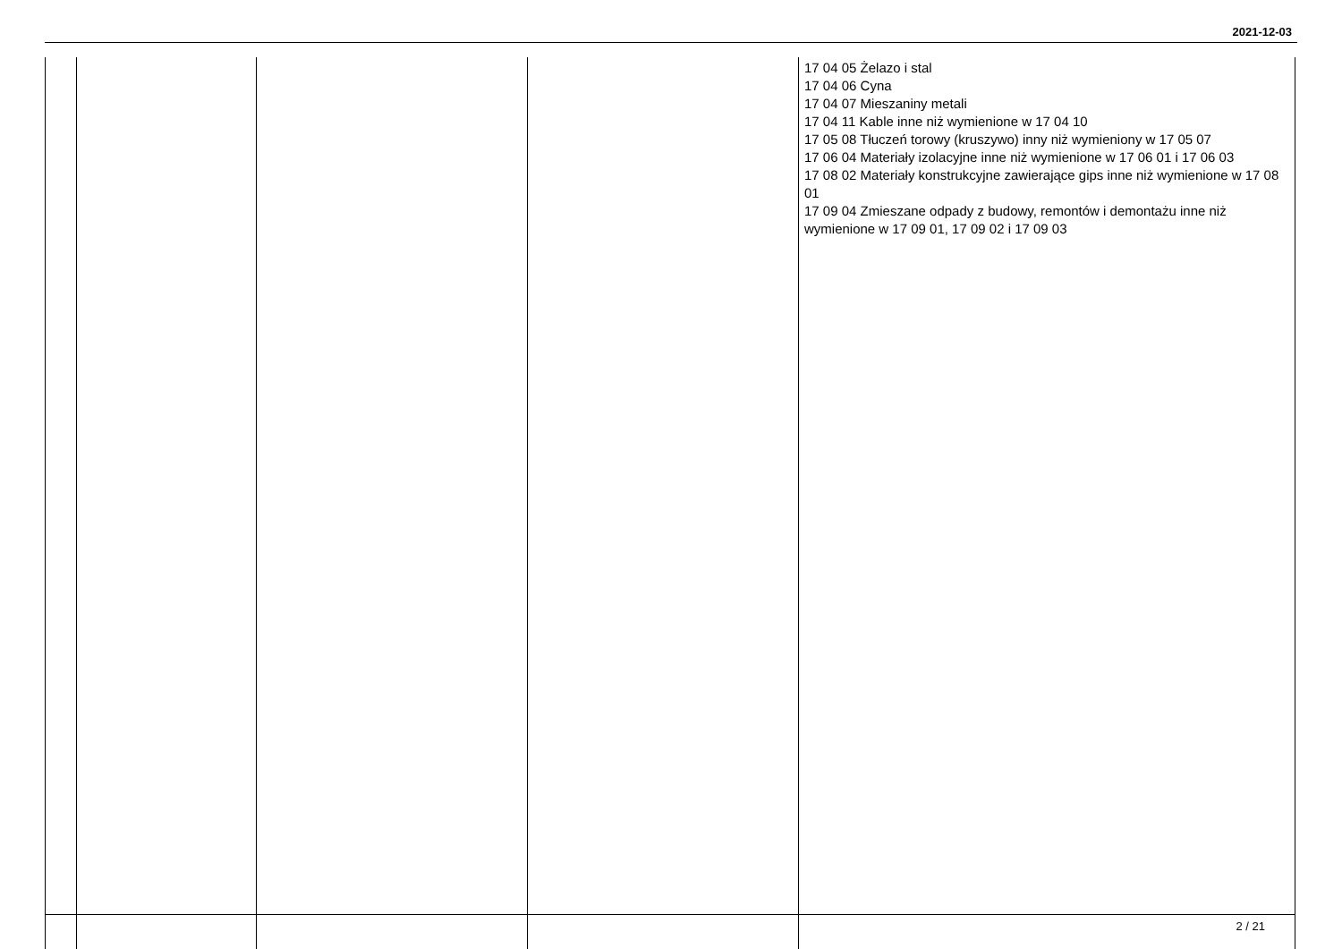2021-12-03
| | | | | 17 04 05 Żelazo i stal 17 04 06 Cyna 17 04 07 Mieszaniny metali 17 04 11 Kable inne niż wymienione w 17 04 10 17 05 08 Tłuczeń torowy (kruszywo) inny niż wymieniony w 17 05 07 17 06 04 Materiały izolacyjne inne niż wymienione w 17 06 01 i 17 06 03 17 08 02 Materiały konstrukcyjne zawierające gips inne niż wymienione w 17 08 01 17 09 04 Zmieszane odpady z budowy, remontów i demontażu inne niż wymienione w 17 09 01, 17 09 02 i 17 09 03 |
2 / 21